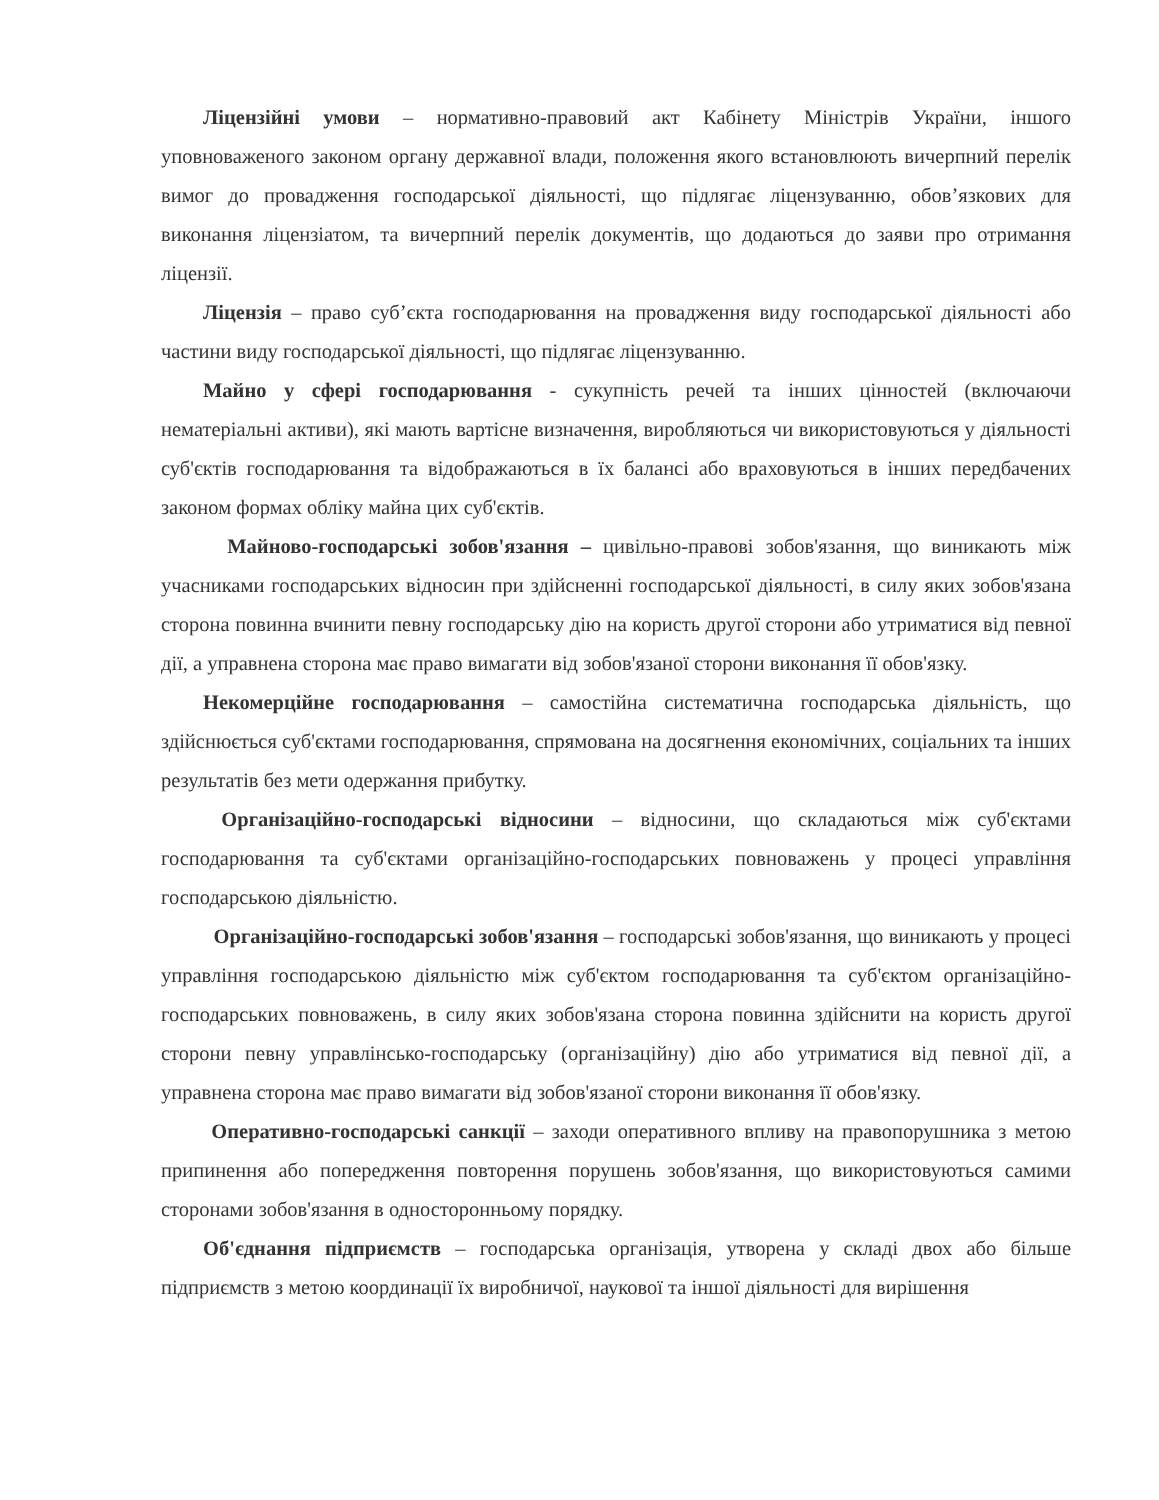Ліцензійні умови – нормативно-правовий акт Кабінету Міністрів України, іншого уповноваженого законом органу державної влади, положення якого встановлюють вичерпний перелік вимог до провадження господарської діяльності, що підлягає ліцензуванню, обов’язкових для виконання ліцензіатом, та вичерпний перелік документів, що додаються до заяви про отримання ліцензії.
Ліцензія – право суб’єкта господарювання на провадження виду господарської діяльності або частини виду господарської діяльності, що підлягає ліцензуванню.
Майно у сфері господарювання - сукупність речей та інших цінностей (включаючи нематеріальні активи), які мають вартісне визначення, виробляються чи використовуються у діяльності суб'єктів господарювання та відображаються в їх балансі або враховуються в інших передбачених законом формах обліку майна цих суб'єктів.
Майново-господарські зобов'язання – цивільно-правові зобов'язання, що виникають між учасниками господарських відносин при здійсненні господарської діяльності, в силу яких зобов'язана сторона повинна вчинити певну господарську дію на користь другої сторони або утриматися від певної дії, а управнена сторона має право вимагати від зобов'язаної сторони виконання її обов'язку.
Некомерційне господарювання – самостійна систематична господарська діяльність, що здійснюється суб'єктами господарювання, спрямована на досягнення економічних, соціальних та інших результатів без мети одержання прибутку.
Організаційно-господарські відносини – відносини, що складаються між суб'єктами господарювання та суб'єктами організаційно-господарських повноважень у процесі управління господарською діяльністю.
Організаційно-господарські зобов'язання – господарські зобов'язання, що виникають у процесі управління господарською діяльністю між суб'єктом господарювання та суб'єктом організаційно-господарських повноважень, в силу яких зобов'язана сторона повинна здійснити на користь другої сторони певну управлінсько-господарську (організаційну) дію або утриматися від певної дії, а управнена сторона має право вимагати від зобов'язаної сторони виконання її обов'язку.
Оперативно-господарські санкції – заходи оперативного впливу на правопорушника з метою припинення або попередження повторення порушень зобов'язання, що використовуються самими сторонами зобов'язання в односторонньому порядку.
Об'єднання підприємств – господарська організація, утворена у складі двох або більше підприємств з метою координації їх виробничої, наукової та іншої діяльності для вирішення